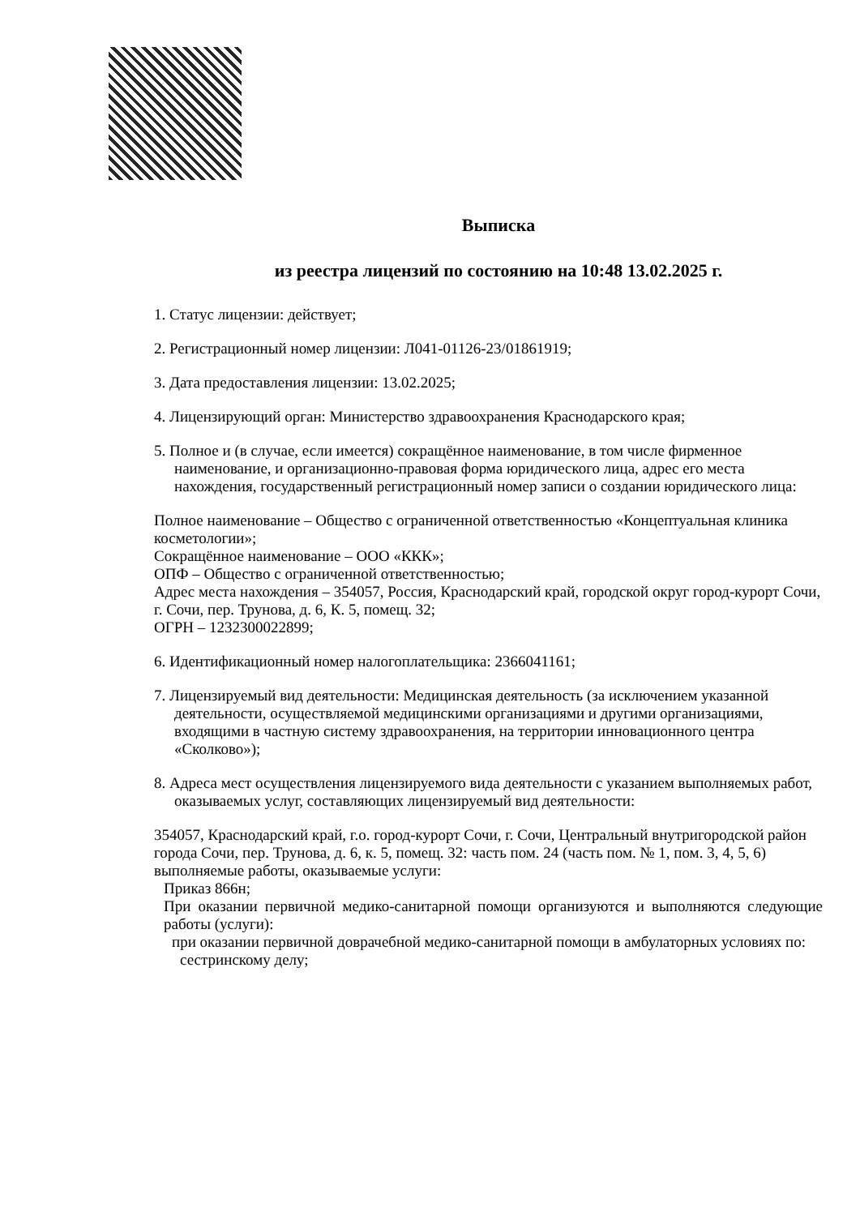Выписка
из реестра лицензий по состоянию на 10:48 13.02.2025 г.
1. Статус лицензии: действует;
2. Регистрационный номер лицензии: Л041-01126-23/01861919;
3. Дата предоставления лицензии: 13.02.2025;
4. Лицензирующий орган: Министерство здравоохранения Краснодарского края;
5. Полное и (в случае, если имеется) сокращённое наименование, в том числе фирменное наименование, и организационно-правовая форма юридического лица, адрес его места нахождения, государственный регистрационный номер записи о создании юридического лица:
Полное наименование – Общество с ограниченной ответственностью «Концептуальная клиника косметологии»;
Сокращённое наименование – ООО «ККК»;
ОПФ – Общество с ограниченной ответственностью;
Адрес места нахождения – 354057, Россия, Краснодарский край, городской округ город-курорт Сочи, г. Сочи, пер. Трунова, д. 6, К. 5, помещ. 32;
ОГРН – 1232300022899;
6. Идентификационный номер налогоплательщика: 2366041161;
7. Лицензируемый вид деятельности: Медицинская деятельность (за исключением указанной деятельности, осуществляемой медицинскими организациями и другими организациями, входящими в частную систему здравоохранения, на территории инновационного центра «Сколково»);
8. Адреса мест осуществления лицензируемого вида деятельности с указанием выполняемых работ, оказываемых услуг, составляющих лицензируемый вид деятельности:
354057, Краснодарский край, г.о. город-курорт Сочи, г. Сочи, Центральный внутригородской район города Сочи, пер. Трунова, д. 6, к. 5, помещ. 32: часть пом. 24 (часть пом. № 1, пом. 3, 4, 5, 6)
выполняемые работы, оказываемые услуги:
Приказ 866н;
При оказании первичной медико-санитарной помощи организуются и выполняются следующие работы (услуги):
при оказании первичной доврачебной медико-санитарной помощи в амбулаторных условиях по:
сестринскому делу;